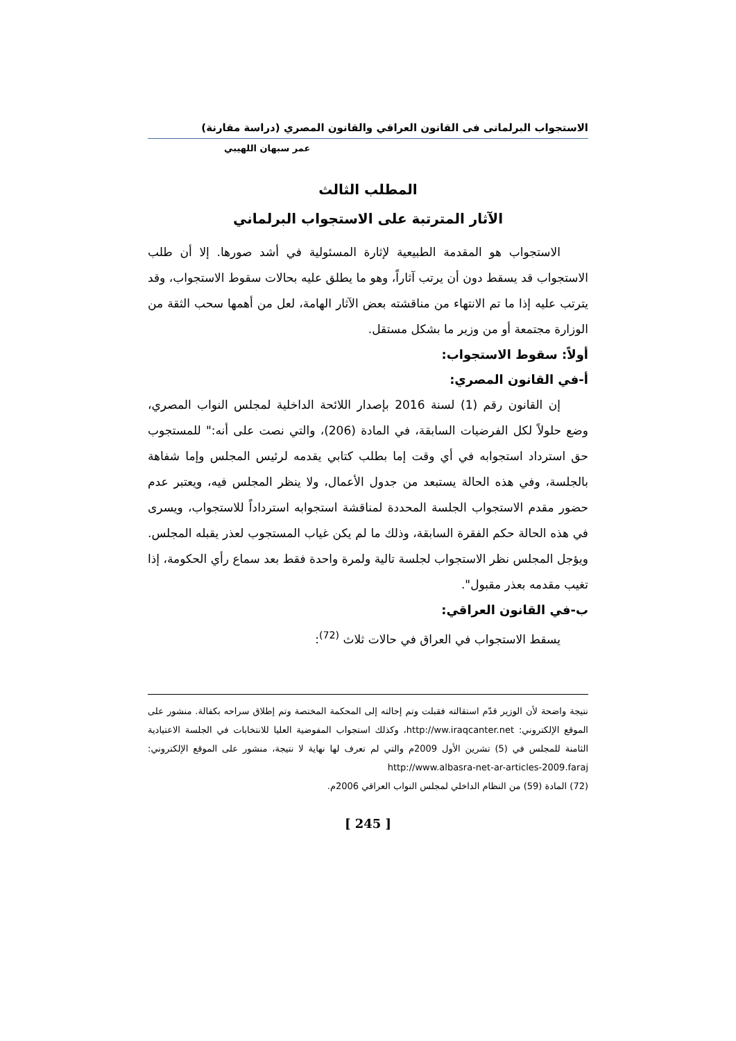الاستجواب البرلمانى فى القانون العراقي والقانون المصري (دراسة مقارنة)
عمر سبهان اللهيبي
المطلب الثالث
الآثار المترتبة على الاستجواب البرلماني
الاستجواب هو المقدمة الطبيعية لإثارة المسئولية في أشد صورها. إلا أن طلب الاستجواب قد يسقط دون أن يرتب آثاراً، وهو ما يطلق عليه بحالات سقوط الاستجواب، وقد يترتب عليه إذا ما تم الانتهاء من مناقشته بعض الآثار الهامة، لعل من أهمها سحب الثقة من الوزارة مجتمعة أو من وزير ما بشكل مستقل.
أولاً: سقوط الاستجواب:
أ-في القانون المصري:
إن القانون رقم (1) لسنة 2016 بإصدار اللائحة الداخلية لمجلس النواب المصري، وضع حلولاً لكل الفرضيات السابقة، في المادة (206)، والتي نصت على أنه:" للمستجوب حق استرداد استجوابه في أي وقت إما بطلب كتابي يقدمه لرئيس المجلس وإما شفاهة بالجلسة، وفي هذه الحالة يستبعد من جدول الأعمال، ولا ينظر المجلس فيه، ويعتبر عدم حضور مقدم الاستجواب الجلسة المحددة لمناقشة استجوابه استرداداً للاستجواب، ويسرى في هذه الحالة حكم الفقرة السابقة، وذلك ما لم يكن غياب المستجوب لعذر يقبله المجلس. ويؤجل المجلس نظر الاستجواب لجلسة تالية ولمرة واحدة فقط بعد سماع رأي الحكومة، إذا تغيب مقدمه بعذر مقبول".
ب-في القانون العراقي:
يسقط الاستجواب في العراق في حالات ثلاث <sup>(72)</sup>:
نتيجة واضحة لأن الوزير قدّم استقالته فقبلت وتم إحالته إلى المحكمة المختصة وتم إطلاق سراحه بكفالة. منشور على الموقع الإلكتروني: http://ww.iraqcanter.net، وكذلك استجواب المفوضية العليا للانتخابات في الجلسة الاعتيادية الثامنة للمجلس في (5) تشرين الأول 2009م والتي لم تعرف لها نهاية لا نتيجة، منشور على الموقع الإلكتروني: http://www.albasra-net-ar-articles-2009.faraj
(72) المادة (59) من النظام الداخلي لمجلس النواب العراقي 2006م.
[ 245 ]